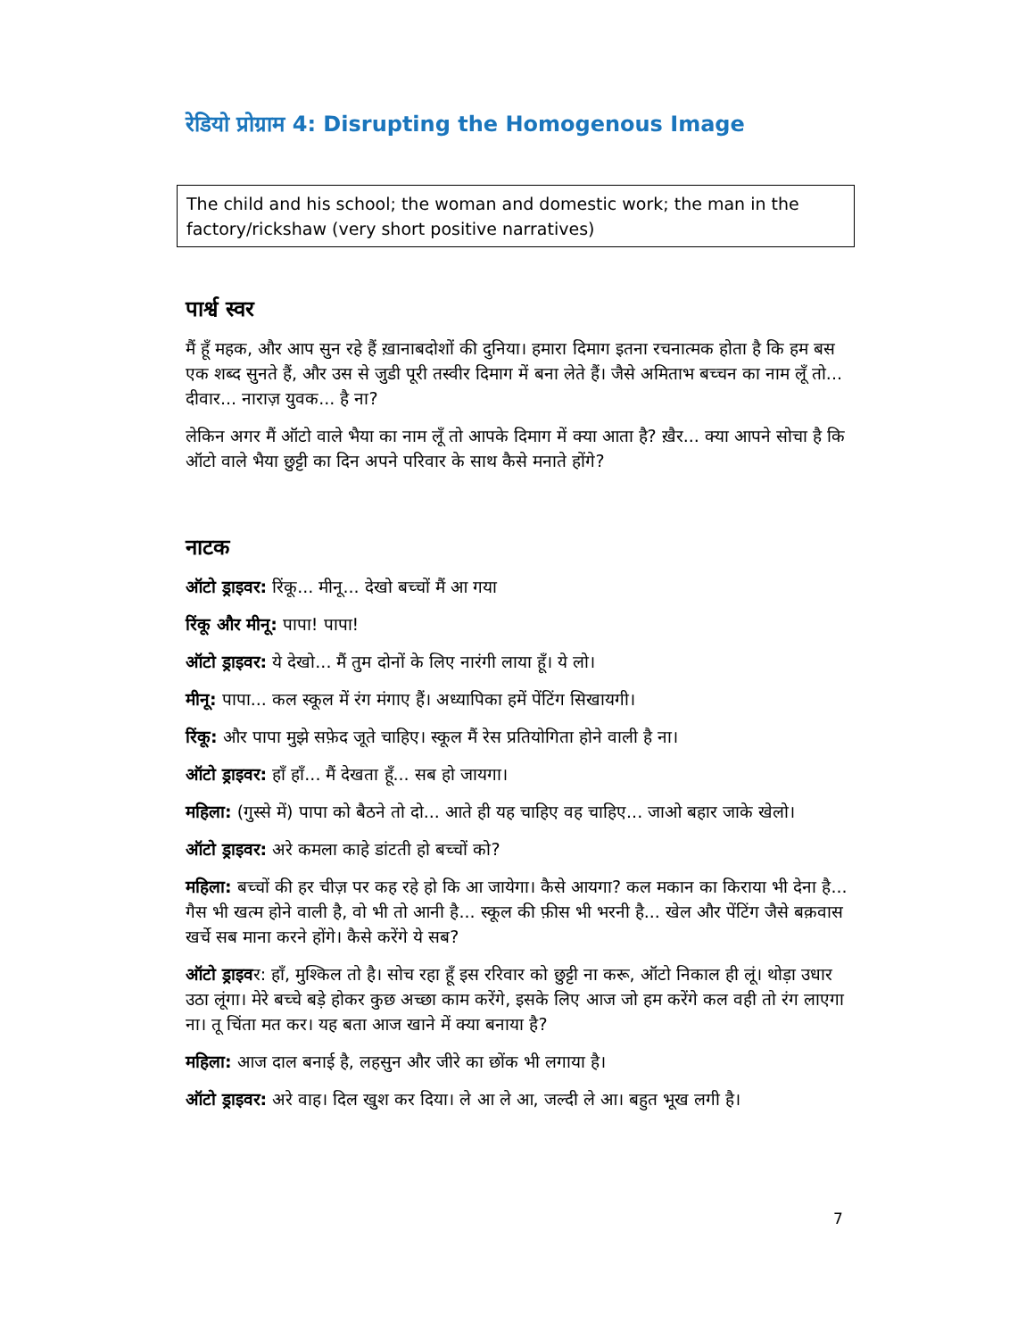रेडियो प्रोग्राम 4: Disrupting the Homogenous Image
The child and his school; the woman and domestic work; the man in the factory/rickshaw (very short positive narratives)
पार्श्व स्वर
मैं हूँ महक, और आप सुन रहे हैं ख़ानाबदोशों की दुनिया। हमारा दिमाग इतना रचनात्मक होता है कि हम बस एक शब्द सुनते हैं, और उस से जुडी पूरी तस्वीर दिमाग में बना लेते हैं। जैसे अमिताभ बच्चन का नाम लूँ तो... दीवार... नाराज़ युवक... है ना?
लेकिन अगर मैं ऑटो वाले भैया का नाम लूँ तो आपके दिमाग में क्या आता है? ख़ैर... क्या आपने सोचा है कि ऑटो वाले भैया छुट्टी का दिन अपने परिवार के साथ कैसे मनाते होंगे?
नाटक
ऑटो ड्राइवर: रिंकू... मीनू... देखो बच्चों मैं आ गया
रिंकू और मीनू: पापा! पापा!
ऑटो ड्राइवर: ये देखो... मैं तुम दोनों के लिए नारंगी लाया हूँ। ये लो।
मीनू: पापा... कल स्कूल में रंग मंगाए हैं। अध्यापिका हमें पेंटिंग सिखायगी।
रिंकू: और पापा मुझे सफ़ेद जूते चाहिए। स्कूल मैं रेस प्रतियोगिता होने वाली है ना।
ऑटो ड्राइवर: हाँ हाँ... मैं देखता हूँ... सब हो जायगा।
महिला: (गुस्से में) पापा को बैठने तो दो... आते ही यह चाहिए वह चाहिए... जाओ बहार जाके खेलो।
ऑटो ड्राइवर: अरे कमला काहे डांटती हो बच्चों को?
महिला: बच्चों की हर चीज़ पर कह रहे हो कि आ जायेगा। कैसे आयगा? कल मकान का किराया भी देना है... गैस भी खत्म होने वाली है, वो भी तो आनी है... स्कूल की फ़ीस भी भरनी है... खेल और पेंटिंग जैसे बक़वास खर्चे सब माना करने होंगे। कैसे करेंगे ये सब?
ऑटो ड्राइवर: हाँ, मुश्किल तो है। सोच रहा हूँ इस ररिवार को छुट्टी ना करू, ऑटो निकाल ही लूं। थोड़ा उधार उठा लूंगा। मेरे बच्चे बड़े होकर कुछ अच्छा काम करेंगे, इसके लिए आज जो हम करेंगे कल वही तो रंग लाएगा ना। तू चिंता मत कर। यह बता आज खाने में क्या बनाया है?
महिला: आज दाल बनाई है, लहसुन और जीरे का छोंक भी लगाया है।
ऑटो ड्राइवर: अरे वाह। दिल खुश कर दिया। ले आ ले आ, जल्दी ले आ। बहुत भूख लगी है।
7